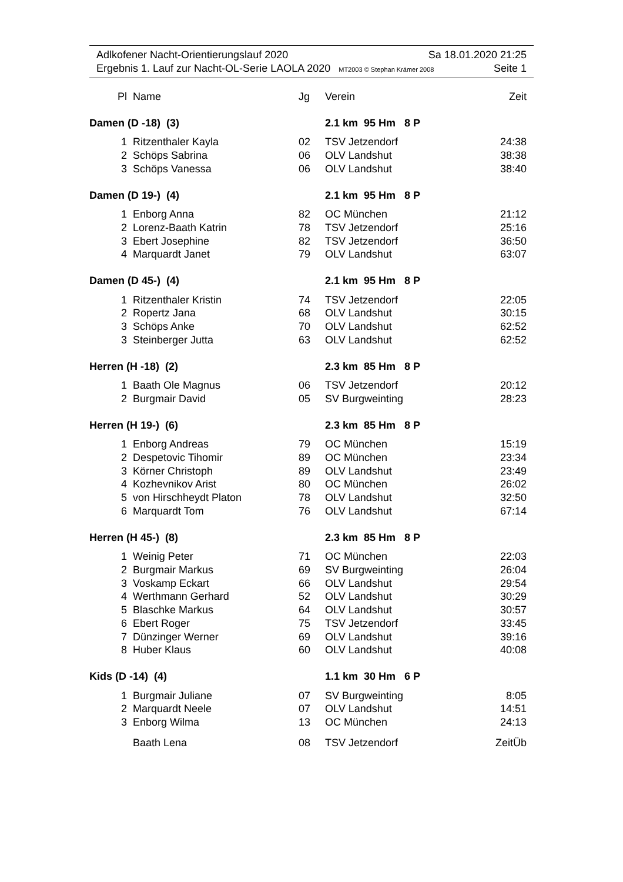Adlkofener Nacht-Orientierungslauf 2020 Sa 18.01.2020 21:25
Ergebnis 1. Lauf zur Nacht-OL-Serie LAOLA 2020 MT2003 © Stephan Krämer 2008 Seite 1
| Pl | Name | Jg | Verein | Zeit |
| --- | --- | --- | --- | --- |
| Damen (D -18) (3) | | | 2.1 km 95 Hm 8 P | |
| 1 | Ritzenthaler Kayla | 02 | TSV Jetzendorf | 24:38 |
| 2 | Schöps Sabrina | 06 | OLV Landshut | 38:38 |
| 3 | Schöps Vanessa | 06 | OLV Landshut | 38:40 |
| Damen (D 19-) (4) | | | 2.1 km 95 Hm 8 P | |
| 1 | Enborg Anna | 82 | OC München | 21:12 |
| 2 | Lorenz-Baath Katrin | 78 | TSV Jetzendorf | 25:16 |
| 3 | Ebert Josephine | 82 | TSV Jetzendorf | 36:50 |
| 4 | Marquardt Janet | 79 | OLV Landshut | 63:07 |
| Damen (D 45-) (4) | | | 2.1 km 95 Hm 8 P | |
| 1 | Ritzenthaler Kristin | 74 | TSV Jetzendorf | 22:05 |
| 2 | Ropertz Jana | 68 | OLV Landshut | 30:15 |
| 3 | Schöps Anke | 70 | OLV Landshut | 62:52 |
| 3 | Steinberger Jutta | 63 | OLV Landshut | 62:52 |
| Herren (H -18) (2) | | | 2.3 km 85 Hm 8 P | |
| 1 | Baath Ole Magnus | 06 | TSV Jetzendorf | 20:12 |
| 2 | Burgmair David | 05 | SV Burgweinting | 28:23 |
| Herren (H 19-) (6) | | | 2.3 km 85 Hm 8 P | |
| 1 | Enborg Andreas | 79 | OC München | 15:19 |
| 2 | Despetovic Tihomir | 89 | OC München | 23:34 |
| 3 | Körner Christoph | 89 | OLV Landshut | 23:49 |
| 4 | Kozhevnikov Arist | 80 | OC München | 26:02 |
| 5 | von Hirschheydt Platon | 78 | OLV Landshut | 32:50 |
| 6 | Marquardt Tom | 76 | OLV Landshut | 67:14 |
| Herren (H 45-) (8) | | | 2.3 km 85 Hm 8 P | |
| 1 | Weinig Peter | 71 | OC München | 22:03 |
| 2 | Burgmair Markus | 69 | SV Burgweinting | 26:04 |
| 3 | Voskamp Eckart | 66 | OLV Landshut | 29:54 |
| 4 | Werthmann Gerhard | 52 | OLV Landshut | 30:29 |
| 5 | Blaschke Markus | 64 | OLV Landshut | 30:57 |
| 6 | Ebert Roger | 75 | TSV Jetzendorf | 33:45 |
| 7 | Dünzinger Werner | 69 | OLV Landshut | 39:16 |
| 8 | Huber Klaus | 60 | OLV Landshut | 40:08 |
| Kids (D -14) (4) | | | 1.1 km 30 Hm 6 P | |
| 1 | Burgmair Juliane | 07 | SV Burgweinting | 8:05 |
| 2 | Marquardt Neele | 07 | OLV Landshut | 14:51 |
| 3 | Enborg Wilma | 13 | OC München | 24:13 |
| | Baath Lena | 08 | TSV Jetzendorf | ZeitÜb |